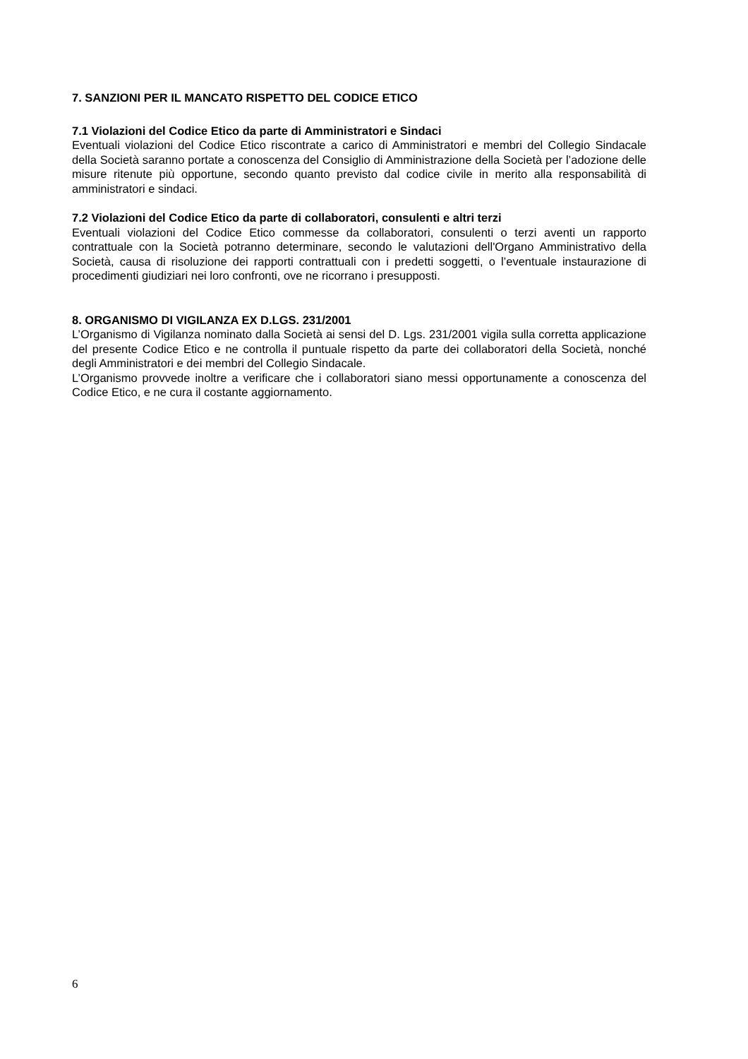7. SANZIONI PER IL MANCATO RISPETTO DEL CODICE ETICO
7.1 Violazioni del Codice Etico da parte di Amministratori e Sindaci
Eventuali violazioni del Codice Etico riscontrate a carico di Amministratori e membri del Collegio Sindacale della Società saranno portate a conoscenza del Consiglio di Amministrazione della Società per l’adozione delle misure ritenute più opportune, secondo quanto previsto dal codice civile in merito alla responsabilità di amministratori e sindaci.
7.2 Violazioni del Codice Etico da parte di collaboratori, consulenti e altri terzi
Eventuali violazioni del Codice Etico commesse da collaboratori, consulenti o terzi aventi un rapporto contrattuale con la Società potranno determinare, secondo le valutazioni dell'Organo Amministrativo della Società, causa di risoluzione dei rapporti contrattuali con i predetti soggetti, o l’eventuale instaurazione di procedimenti giudiziari nei loro confronti, ove ne ricorrano i presupposti.
8. ORGANISMO DI VIGILANZA EX D.LGS. 231/2001
L’Organismo di Vigilanza nominato dalla Società ai sensi del D. Lgs. 231/2001 vigila sulla corretta applicazione del presente Codice Etico e ne controlla il puntuale rispetto da parte dei collaboratori della Società, nonché degli Amministratori e dei membri del Collegio Sindacale.
L’Organismo provvede inoltre a verificare che i collaboratori siano messi opportunamente a conoscenza del Codice Etico, e ne cura il costante aggiornamento.
6